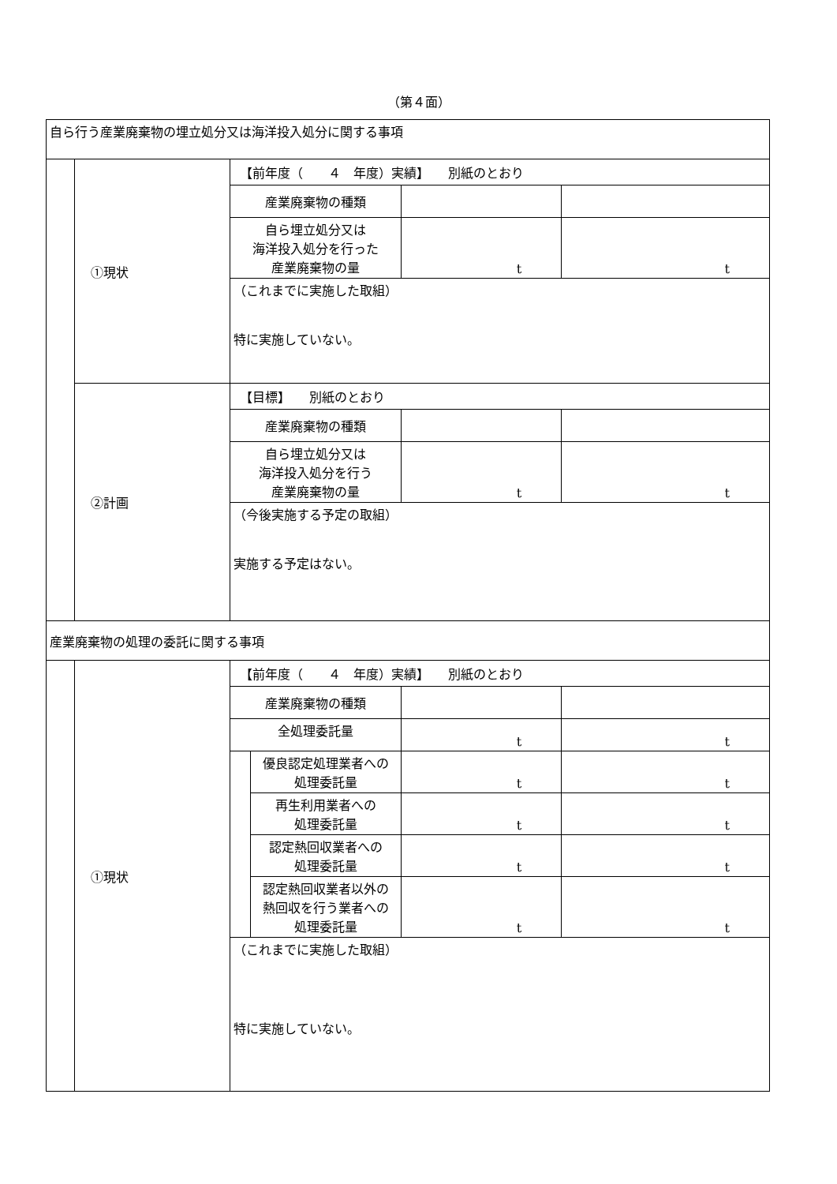（第４面）
| 自ら行う産業廃棄物の埋立処分又は海洋投入処分に関する事項 | | | | | |
| | ①現状 | 【前年度（ ４ 年度）実績】 別紙のとおり | | | |
| | | 産業廃棄物の種類 | | | |
| | | 自ら埋立処分又は 海洋投入処分を行った 産業廃棄物の量 | | t | t |
| | | （これまでに実施した取組） 特に実施していない。 | | | |
| | ②計画 | 【目標】 別紙のとおり | | | |
| | | 産業廃棄物の種類 | | | |
| | | 自ら埋立処分又は 海洋投入処分を行う 産業廃棄物の量 | | t | t |
| | | （今後実施する予定の取組） 実施する予定はない。 | | | |
| 産業廃棄物の処理の委託に関する事項 | | | | | |
| | ①現状 | 【前年度（ ４ 年度）実績】 別紙のとおり | | | |
| | | 産業廃棄物の種類 | | | |
| | | 全処理委託量 | | t | t |
| | | | 優良認定処理業者への 処理委託量 | t | t |
| | | | 再生利用業者への 処理委託量 | t | t |
| | | | 認定熱回収業者への 処理委託量 | t | t |
| | | | 認定熱回収業者以外の 熱回収を行う業者への 処理委託量 | t | t |
| | | （これまでに実施した取組） 特に実施していない。 | | | |